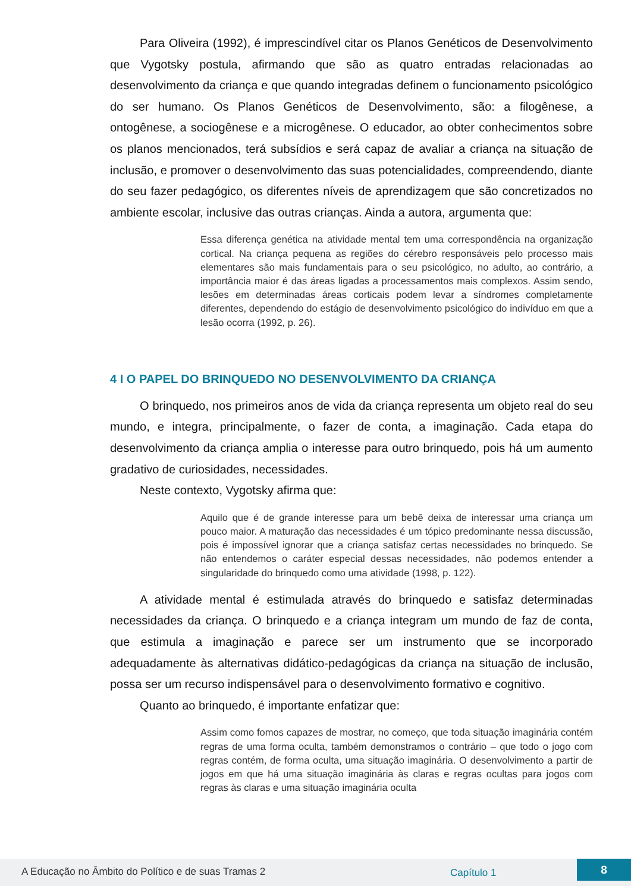Para Oliveira (1992), é imprescindível citar os Planos Genéticos de Desenvolvimento que Vygotsky postula, afirmando que são as quatro entradas relacionadas ao desenvolvimento da criança e que quando integradas definem o funcionamento psicológico do ser humano. Os Planos Genéticos de Desenvolvimento, são: a filogênese, a ontogênese, a sociogênese e a microgênese. O educador, ao obter conhecimentos sobre os planos mencionados, terá subsídios e será capaz de avaliar a criança na situação de inclusão, e promover o desenvolvimento das suas potencialidades, compreendendo, diante do seu fazer pedagógico, os diferentes níveis de aprendizagem que são concretizados no ambiente escolar, inclusive das outras crianças. Ainda a autora, argumenta que:
Essa diferença genética na atividade mental tem uma correspondência na organização cortical. Na criança pequena as regiões do cérebro responsáveis pelo processo mais elementares são mais fundamentais para o seu psicológico, no adulto, ao contrário, a importância maior é das áreas ligadas a processamentos mais complexos. Assim sendo, lesões em determinadas áreas corticais podem levar a síndromes completamente diferentes, dependendo do estágio de desenvolvimento psicológico do indivíduo em que a lesão ocorra (1992, p. 26).
4 I O PAPEL DO BRINQUEDO NO DESENVOLVIMENTO DA CRIANÇA
O brinquedo, nos primeiros anos de vida da criança representa um objeto real do seu mundo, e integra, principalmente, o fazer de conta, a imaginação. Cada etapa do desenvolvimento da criança amplia o interesse para outro brinquedo, pois há um aumento gradativo de curiosidades, necessidades.
Neste contexto, Vygotsky afirma que:
Aquilo que é de grande interesse para um bebê deixa de interessar uma criança um pouco maior. A maturação das necessidades é um tópico predominante nessa discussão, pois é impossível ignorar que a criança satisfaz certas necessidades no brinquedo. Se não entendemos o caráter especial dessas necessidades, não podemos entender a singularidade do brinquedo como uma atividade (1998, p. 122).
A atividade mental é estimulada através do brinquedo e satisfaz determinadas necessidades da criança. O brinquedo e a criança integram um mundo de faz de conta, que estimula a imaginação e parece ser um instrumento que se incorporado adequadamente às alternativas didático-pedagógicas da criança na situação de inclusão, possa ser um recurso indispensável para o desenvolvimento formativo e cognitivo.
Quanto ao brinquedo, é importante enfatizar que:
Assim como fomos capazes de mostrar, no começo, que toda situação imaginária contém regras de uma forma oculta, também demonstramos o contrário – que todo o jogo com regras contém, de forma oculta, uma situação imaginária. O desenvolvimento a partir de jogos em que há uma situação imaginária às claras e regras ocultas para jogos com regras às claras e uma situação imaginária oculta
A Educação no Âmbito do Político e de suas Tramas 2 Capítulo 1
8